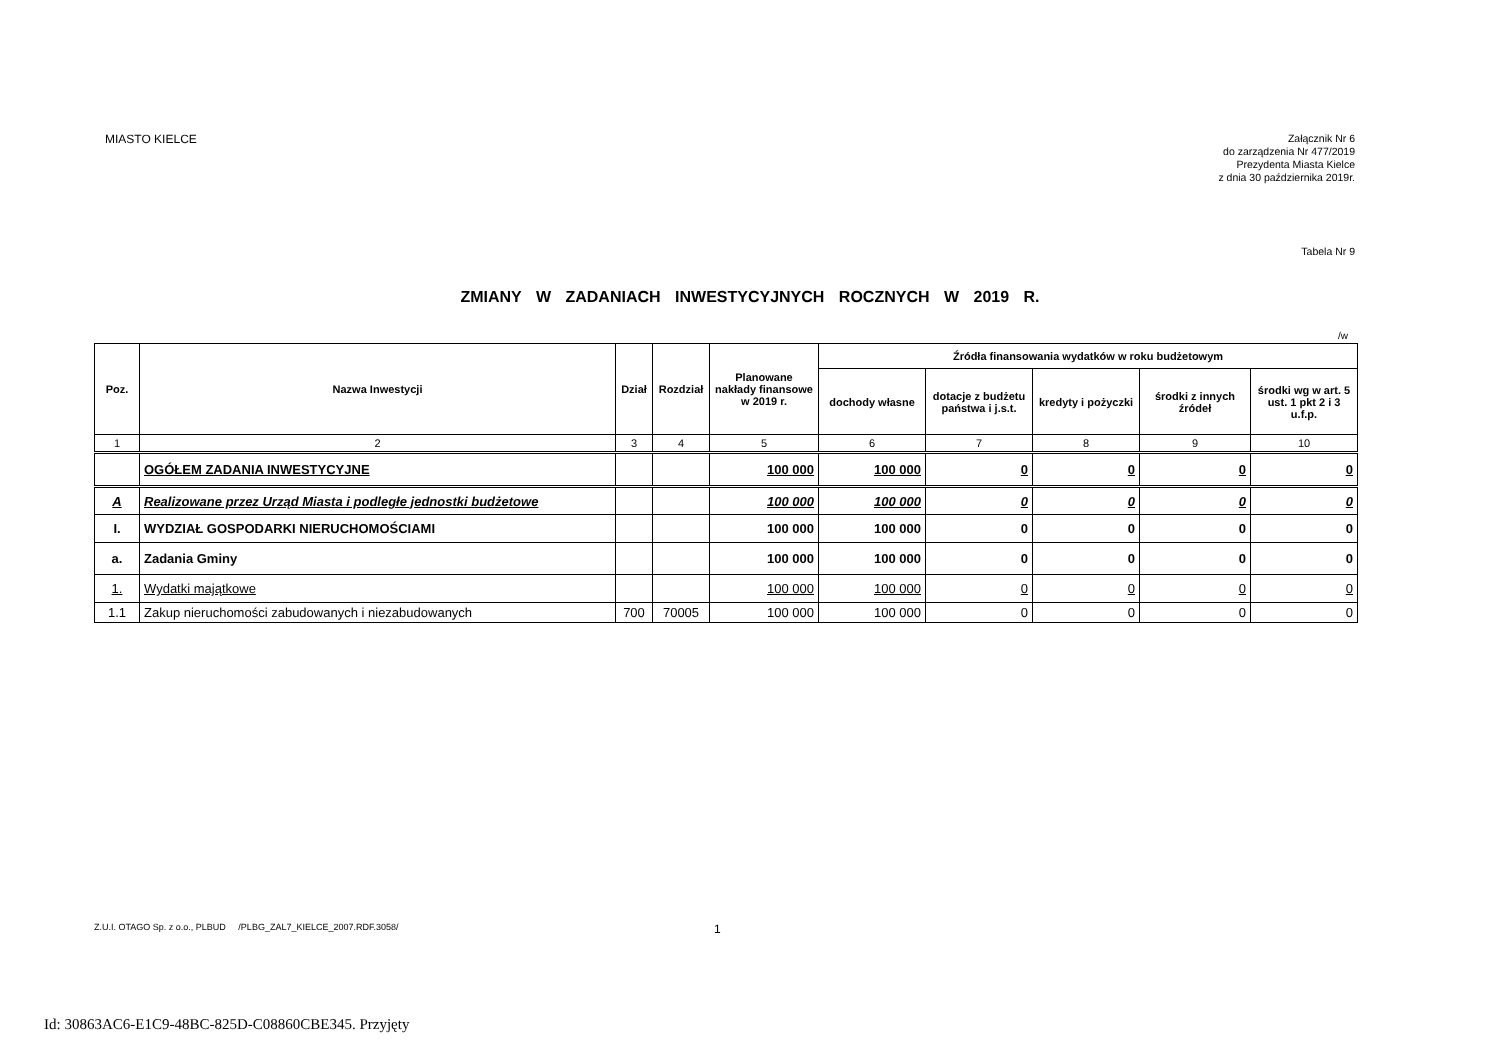MIASTO KIELCE
Załącznik Nr 6
do zarządzenia Nr 477/2019
Prezydenta Miasta Kielce
z dnia 30 października 2019r.
Tabela Nr 9
ZMIANY W ZADANIACH INWESTYCYJNYCH ROCZNYCH W 2019 R.
/w
| Poz. | Nazwa Inwestycji | Dział | Rozdział | Planowane nakłady finansowe w 2019 r. | Źródła finansowania wydatków w roku budżetowym | | | | |
| --- | --- | --- | --- | --- | --- | --- | --- | --- | --- |
| | | | | | dochody własne | dotacje z budżetu państwa i j.s.t. | kredyty i pożyczki | środki z innych źródeł | środki wg w art. 5 ust. 1 pkt 2 i 3 u.f.p. |
| 1 | 2 | 3 | 4 | 5 | 6 | 7 | 8 | 9 | 10 |
| | OGÓŁEM ZADANIA INWESTYCYJNE | | | 100 000 | 100 000 | 0 | 0 | 0 | 0 |
| A | Realizowane przez Urząd Miasta i podległe jednostki budżetowe | | | 100 000 | 100 000 | 0 | 0 | 0 | 0 |
| I. | WYDZIAŁ GOSPODARKI NIERUCHOMOŚCIAMI | | | 100 000 | 100 000 | 0 | 0 | 0 | 0 |
| a. | Zadania Gminy | | | 100 000 | 100 000 | 0 | 0 | 0 | 0 |
| 1. | Wydatki majątkowe | | | 100 000 | 100 000 | 0 | 0 | 0 | 0 |
| 1.1 | Zakup nieruchomości zabudowanych i niezabudowanych | 700 | 70005 | 100 000 | 100 000 | 0 | 0 | 0 | 0 |
Z.U.I. OTAGO Sp. z o.o., PLBUD /PLBG_ZAL7_KIELCE_2007.RDF.3058/
1
Id: 30863AC6-E1C9-48BC-825D-C08860CBE345. Przyjęty